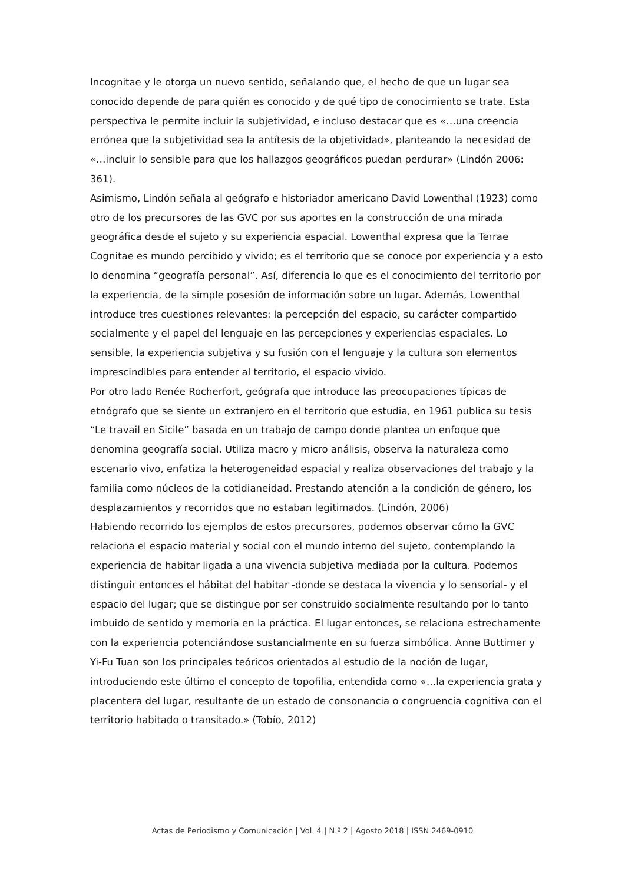Incognitae y le otorga un nuevo sentido, señalando que, el hecho de que un lugar sea conocido depende de para quién es conocido y de qué tipo de conocimiento se trate. Esta perspectiva le permite incluir la subjetividad, e incluso destacar que es «…una creencia errónea que la subjetividad sea la antítesis de la objetividad», planteando la necesidad de «…incluir lo sensible para que los hallazgos geográficos puedan perdurar» (Lindón 2006: 361).
Asimismo, Lindón señala al geógrafo e historiador americano David Lowenthal (1923) como otro de los precursores de las GVC por sus aportes en la construcción de una mirada geográfica desde el sujeto y su experiencia espacial. Lowenthal expresa que la Terrae Cognitae es mundo percibido y vivido; es el territorio que se conoce por experiencia y a esto lo denomina “geografía personal”. Así, diferencia lo que es el conocimiento del territorio por la experiencia, de la simple posesión de información sobre un lugar. Además, Lowenthal introduce tres cuestiones relevantes: la percepción del espacio, su carácter compartido socialmente y el papel del lenguaje en las percepciones y experiencias espaciales. Lo sensible, la experiencia subjetiva y su fusión con el lenguaje y la cultura son elementos imprescindibles para entender al territorio, el espacio vivido.
Por otro lado Renée Rocherfort, geógrafa que introduce las preocupaciones típicas de etnógrafo que se siente un extranjero en el territorio que estudia, en 1961 publica su tesis “Le travail en Sicile” basada en un trabajo de campo donde plantea un enfoque que denomina geografía social. Utiliza macro y micro análisis, observa la naturaleza como escenario vivo, enfatiza la heterogeneidad espacial y realiza observaciones del trabajo y la familia como núcleos de la cotidianeidad. Prestando atención a la condición de género, los desplazamientos y recorridos que no estaban legitimados. (Lindón, 2006)
Habiendo recorrido los ejemplos de estos precursores, podemos observar cómo la GVC relaciona el espacio material y social con el mundo interno del sujeto, contemplando la experiencia de habitar ligada a una vivencia subjetiva mediada por la cultura. Podemos distinguir entonces el hábitat del habitar -donde se destaca la vivencia y lo sensorial- y el espacio del lugar; que se distingue por ser construido socialmente resultando por lo tanto imbuido de sentido y memoria en la práctica. El lugar entonces, se relaciona estrechamente con la experiencia potenciándose sustancialmente en su fuerza simbólica. Anne Buttimer y Yi-Fu Tuan son los principales teóricos orientados al estudio de la noción de lugar, introduciendo este último el concepto de topofilia, entendida como «…la experiencia grata y placentera del lugar, resultante de un estado de consonancia o congruencia cognitiva con el territorio habitado o transitado.» (Tobío, 2012)
Actas de Periodismo y Comunicación | Vol. 4 | N.º 2 | Agosto 2018 | ISSN 2469-0910